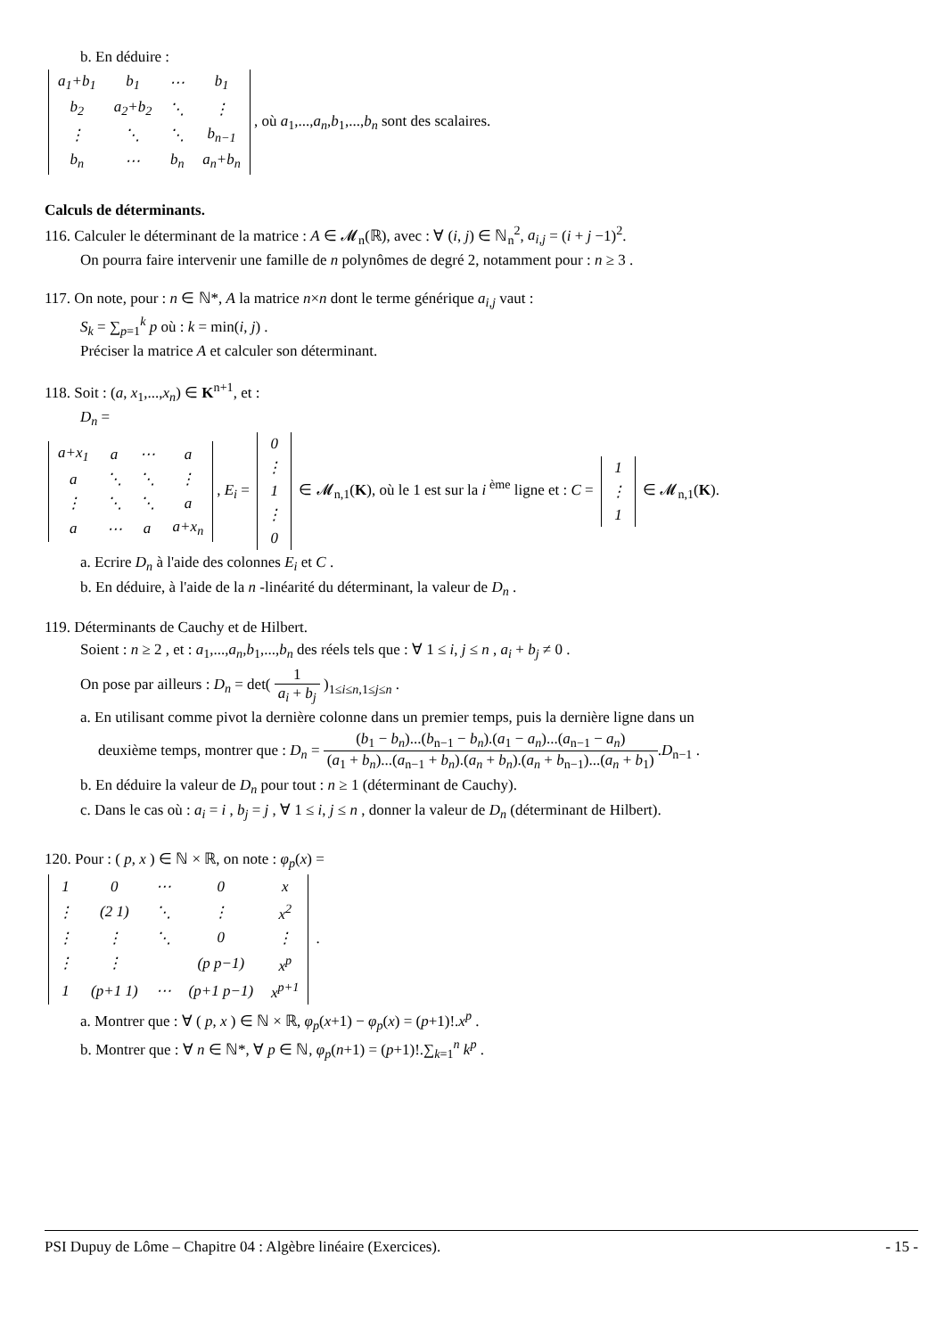b. En déduire :
| a<sub>1</sub>+b<sub>1</sub> | b<sub>1</sub> | ⋯ | b<sub>1</sub> |
| b<sub>2</sub> | a<sub>2</sub>+b<sub>2</sub> | ⋱ | ⋮ |
| ⋮ | ⋱ | ⋱ | b<sub>n−1</sub> |
| b<sub>n</sub> | ⋯ | b<sub>n</sub> | a<sub>n</sub>+b<sub>n</sub> |
, où a<sub>1</sub>,...,a<sub>n</sub>,b<sub>1</sub>,...,b<sub>n</sub> sont des scalaires.
Calculs de déterminants.
116. Calculer le déterminant de la matrice : A ∈ 𝓜<sub>n</sub>(ℝ), avec : ∀ (i, j) ∈ ℕ<sub>n</sub><sup>2</sup>, a<sub>i,j</sub> = (i + j −1)<sup>2</sup>.
On pourra faire intervenir une famille de n polynômes de degré 2, notamment pour : n ≥ 3 .
117. On note, pour : n ∈ ℕ*, A la matrice n×n dont le terme générique a<sub>i,j</sub> vaut :
S<sub>k</sub> = ∑<sub>p=1</sub><sup>k</sup> p où : k = min(i, j) .
Préciser la matrice A et calculer son déterminant.
118. Soit : (a, x<sub>1</sub>,...,x<sub>n</sub>) ∈ K<sup>n+1</sup>, et :
D<sub>n</sub> =
| a+x<sub>1</sub> | a | ⋯ | a |
| a | ⋱ | ⋱ | ⋮ |
| ⋮ | ⋱ | ⋱ | a |
| a | ⋯ | a | a+x<sub>n</sub> |
, E<sub>i</sub> =
| 0 |
| ⋮ |
| 1 |
| ⋮ |
| 0 |
∈ 𝓜<sub>n,1</sub>(K), où le 1 est sur la i<sup>ème</sup> ligne et : C =
| 1 |
| ⋮ |
| 1 |
∈ 𝓜<sub>n,1</sub>(K).
a. Ecrire D<sub>n</sub> à l'aide des colonnes E<sub>i</sub> et C .
b. En déduire, à l'aide de la n -linéarité du déterminant, la valeur de D<sub>n</sub> .
119. Déterminants de Cauchy et de Hilbert.
Soient : n ≥ 2 , et : a<sub>1</sub>,...,a<sub>n</sub>,b<sub>1</sub>,...,b<sub>n</sub> des réels tels que : ∀ 1 ≤ i, j ≤ n , a<sub>i</sub> + b<sub>j</sub> ≠ 0 .
On pose par ailleurs : D<sub>n</sub> = det( 1 a<sub>i</sub> + b<sub>j</sub> )<sub>1≤i≤n,1≤j≤n</sub> .
a. En utilisant comme pivot la dernière colonne dans un premier temps, puis la dernière ligne dans un
deuxième temps, montrer que : D<sub>n</sub> = (b<sub>1</sub> − b<sub>n</sub>)...(b<sub>n−1</sub> − b<sub>n</sub>).(a<sub>1</sub> − a<sub>n</sub>)...(a<sub>n−1</sub> − a<sub>n</sub>) (a<sub>1</sub> + b<sub>n</sub>)...(a<sub>n−1</sub> + b<sub>n</sub>).(a<sub>n</sub> + b<sub>n</sub>).(a<sub>n</sub> + b<sub>n−1</sub>)...(a<sub>n</sub> + b<sub>1</sub>).D<sub>n−1</sub> .
b. En déduire la valeur de D<sub>n</sub> pour tout : n ≥ 1 (déterminant de Cauchy).
c. Dans le cas où : a<sub>i</sub> = i , b<sub>j</sub> = j , ∀ 1 ≤ i, j ≤ n , donner la valeur de D<sub>n</sub> (déterminant de Hilbert).
120. Pour : ( p, x ) ∈ ℕ × ℝ, on note : φ<sub>p</sub>(x) =
| 1 | 0 | ⋯ | 0 | x |
| ⋮ | (2 1) | ⋱ | ⋮ | x<sup>2</sup> |
| ⋮ | ⋮ | ⋱ | 0 | ⋮ |
| ⋮ | ⋮ | | (p p−1) | x<sup>p</sup> |
| 1 | (p+1 1) | ⋯ | (p+1 p−1) | x<sup>p+1</sup> |
.
a. Montrer que : ∀ ( p, x ) ∈ ℕ × ℝ, φ<sub>p</sub>(x+1) − φ<sub>p</sub>(x) = (p+1)!.x<sup>p</sup> .
b. Montrer que : ∀ n ∈ ℕ*, ∀ p ∈ ℕ, φ<sub>p</sub>(n+1) = (p+1)!.∑<sub>k=1</sub><sup>n</sup> k<sup>p</sup> .
PSI Dupuy de Lôme – Chapitre 04 : Algèbre linéaire (Exercices). - 15 -